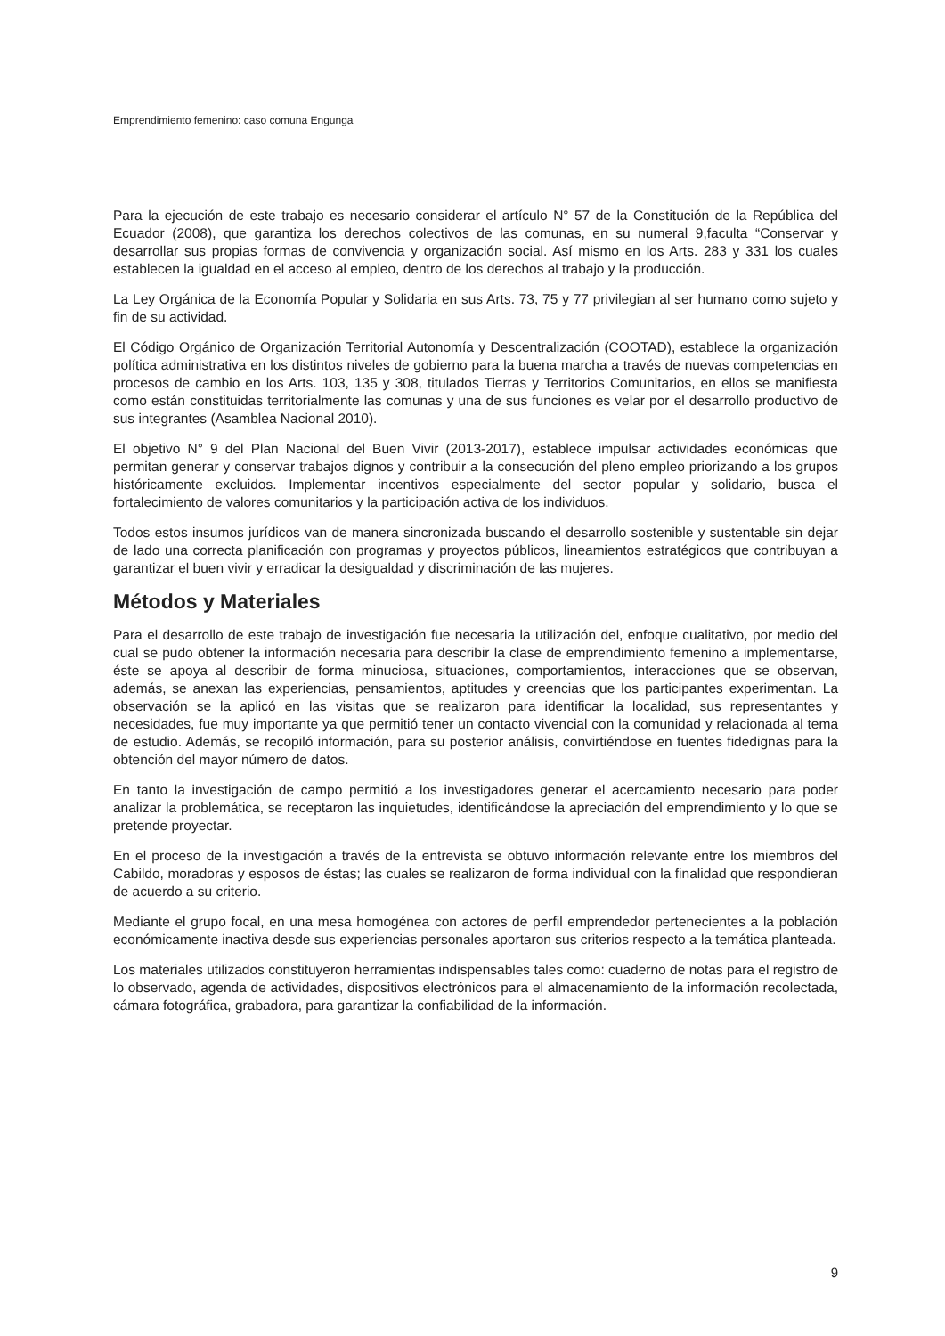Emprendimiento femenino: caso comuna Engunga
Para la ejecución de este trabajo es necesario considerar el artículo N° 57 de la Constitución de la República del Ecuador (2008), que garantiza los derechos colectivos de las comunas, en su numeral 9,faculta “Conservar y desarrollar sus propias formas de convivencia y organización social. Así mismo en los Arts. 283 y 331 los cuales establecen la igualdad en el acceso al empleo, dentro de los derechos al trabajo y la producción.
La Ley Orgánica de la Economía Popular y Solidaria en sus Arts. 73, 75 y 77 privilegian al ser humano como sujeto y fin de su actividad.
El Código Orgánico de Organización Territorial Autonomía y Descentralización (COOTAD), establece la organización política administrativa en los distintos niveles de gobierno para la buena marcha a través de nuevas competencias en procesos de cambio en los Arts. 103, 135 y 308, titulados Tierras y Territorios Comunitarios, en ellos se manifiesta como están constituidas territorialmente las comunas y una de sus funciones es velar por el desarrollo productivo de sus integrantes (Asamblea Nacional 2010).
El objetivo N° 9 del Plan Nacional del Buen Vivir (2013-2017), establece impulsar actividades económicas que permitan generar y conservar trabajos dignos y contribuir a la consecución del pleno empleo priorizando a los grupos históricamente excluidos. Implementar incentivos especialmente del sector popular y solidario, busca el fortalecimiento de valores comunitarios y la participación activa de los individuos.
Todos estos insumos jurídicos van de manera sincronizada buscando el desarrollo sostenible y sustentable sin dejar de lado una correcta planificación con programas y proyectos públicos, lineamientos estratégicos que contribuyan a garantizar el buen vivir y erradicar la desigualdad y discriminación de las mujeres.
Métodos y Materiales
Para el desarrollo de este trabajo de investigación fue necesaria la utilización del, enfoque cualitativo, por medio del cual se pudo obtener la información necesaria para describir la clase de emprendimiento femenino a implementarse, éste se apoya al describir de forma minuciosa, situaciones, comportamientos, interacciones que se observan, además, se anexan las experiencias, pensamientos, aptitudes y creencias que los participantes experimentan. La observación se la aplicó en las visitas que se realizaron para identificar la localidad, sus representantes y necesidades, fue muy importante ya que permitió tener un contacto vivencial con la comunidad y relacionada al tema de estudio. Además, se recopiló información, para su posterior análisis, convirtiéndose en fuentes fidedignas para la obtención del mayor número de datos.
En tanto la investigación de campo permitió a los investigadores generar el acercamiento necesario para poder analizar la problemática, se receptaron las inquietudes, identificándose la apreciación del emprendimiento y lo que se pretende proyectar.
En el proceso de la investigación a través de la entrevista se obtuvo información relevante entre los miembros del Cabildo, moradoras y esposos de éstas; las cuales se realizaron de forma individual con la finalidad que respondieran de acuerdo a su criterio.
Mediante el grupo focal, en una mesa homogénea con actores de perfil emprendedor pertenecientes a la población económicamente inactiva desde sus experiencias personales aportaron sus criterios respecto a la temática planteada.
Los materiales utilizados constituyeron herramientas indispensables tales como: cuaderno de notas para el registro de lo observado, agenda de actividades, dispositivos electrónicos para el almacenamiento de la información recolectada, cámara fotográfica, grabadora, para garantizar la confiabilidad de la información.
9